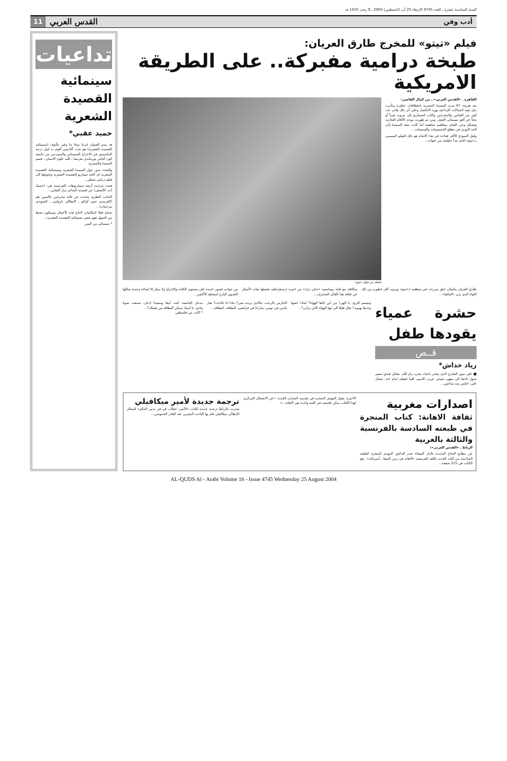السنة السادسة عشرة ـ العدد 4745 الاربعاء 25 آب (اغسطس) 2004 ـ 9 رجب 1425 هـ
أدب وفن القدس العربي 11
فيلم «تيتو» للمخرج طارق العريان:
طبخة درامية مفبركة.. على الطريقة الامريكية
القاهرة ـ «القدس العربي» ـ من كمال القاضي:
بعد هزيمة 67 مرت السينما المصرية بانعطافات خطيرة وتأثرت مثل بقية المجالات الإبداعية بهزة الانكسار وعلى أثر ذلك هاجر عدد كبير من الفنانين والمخرجين وكتاب السيناريو إلى بيروت هرباً أو بحثاً عن أفق سينمائي أفضل، ومن ثم ظهرت موجة الأفلام التجارية وتشكل وعي الفنان بمفاهيم مناهضة لما كانت تنبئه السينما إبان المد الثوري في مطلع الخمسينيات والستينيات...
ولعل النموذج الأكثر فجاجة في هذا الاتجاه هو ذلك الفيلم المسمى بـ«تيتو» الذي تبدأ خطيئته من عنوانه...
لقطة من فيلم «تيتو»
طارق العريان يحاولان خلق مبررات غير منطقية لـ«تيتو» ويرونه أقل خطورة من تلك اللواء الذي يدير «المافيا»...
متكافئة مع فتاة رومانسية «حنان ترك» من اسرة ارستقراطية تفصلها مئات الأميال عن ثقافة هذا القاتل المحترف...
من جوانب قصور عديدة على مستوى الكتابة والإخراج ولا يمثل إلا إضاءة وحيدة شكلها التصوير البارع لمشاهد الأكشن...
حشرة عمياء يقودها طفل
قــص
زياد خداش*
■ على سور الشارع الذي ينحدر باتجاه متنزه رام الله، مقابل فندق صغير تحول لاحقا الى مقهى شبابي غريب الاسم، كلما لفظته امام احد، ضحك علي، اجلس منذ ساعتين...
وتبتسم للريح، يا الهي! من اين اتاها الهواء؟ لماذا خصها وحدها بهبوبه؟ تعال قليلا الى ايها الهواء الآتي ترانى؟...
الحارس بالرعب، ماالذي يريده مني؟ ماذا انا بالذات؟ صار يأتيني في نومي، صارخا في فرائصي، البطاقة، البطاقة...
مدخل الجامعة، كنت انيقا وسعيدا ادخل، سمعت صوتا ينادي: يا استاذ ممكن البطاقة من فضلك؟...
* كاتب من فلسطين
اصدارات مغربية
ثقافة الاهانة: كتاب المنجرة في طبعته السادسة بالفرنسية والثالثة بالعربية
الرباط ـ «القدس العربي»:
عن مطابع النجاح الجديدة بالدار البيضاء صدر للدكتور المهدي المنجرة الطبعة السادسة من كتابه الجديد باللغة الفرنسية «الاهانة في زمن الميغا ـ أمبريالية». يقع الكتاب في 215 صفحة...
الأخيرة. يقول المهدي المنجرة في تقديمه لاصداره الجديد: «عن الانشغال المركزي لهذا الكتاب يمكن تلخيصه في كلمة واحدة هي الاهانة...»
ترجمة جديدة لأمير ميكافيلي
صدرت بالرباط ترجمة جديدة لكتاب «الأمير: خطاب في فن تدبير الحكم» للمفكر الايطالي ميكافيلي قام بها الباحث المغربي عبد القادر الجموسي...
تداعيات
سينمائية القصيدة الشعرية
حميد عقبي*
قد يبدو العنوان غريبا نوعا ما وغير مألوف (سينمائية القصيدة الشعرية) هو بحث أكاديمي أقوم به لنيل درجة الماجستير في الاخراج السينمائي والمسرحي من جامعة كون الباس نورماندي بفرنسا ـ كليه علوم الانسان ـ قسم السينما والمسرح.
والبحث يدور حول السينما الشعرية وسينمائية القصيدة الشعرية اي كتابة سيناريو للقصيدة الشعرية وتحويلها الى فيلم درامي تمثيلي...
قمت بترجمة أربعة سيناريوهات للفرنسية هي: (جميلة أنت كالمنفى) عن قصيدة الشاعر نزار القباني...
الجانب النظري يتحدث عن ثلاثة مخرجين عالميين هم (الفرنسي جون كوكتو ـ الايطالي بازوليني ـ السويدي بيرجمان)...
نحتاج فعلا لامكانيات لانتاج هذه الأعمال وسيكون بعدها من السهل فهم معنى سينمائية القصيدة الشعرية...
* سينمائي من اليمن
AL-QUDS Al - Arabi Volume 16 - Issue 4745 Wednesday 25 August 2004